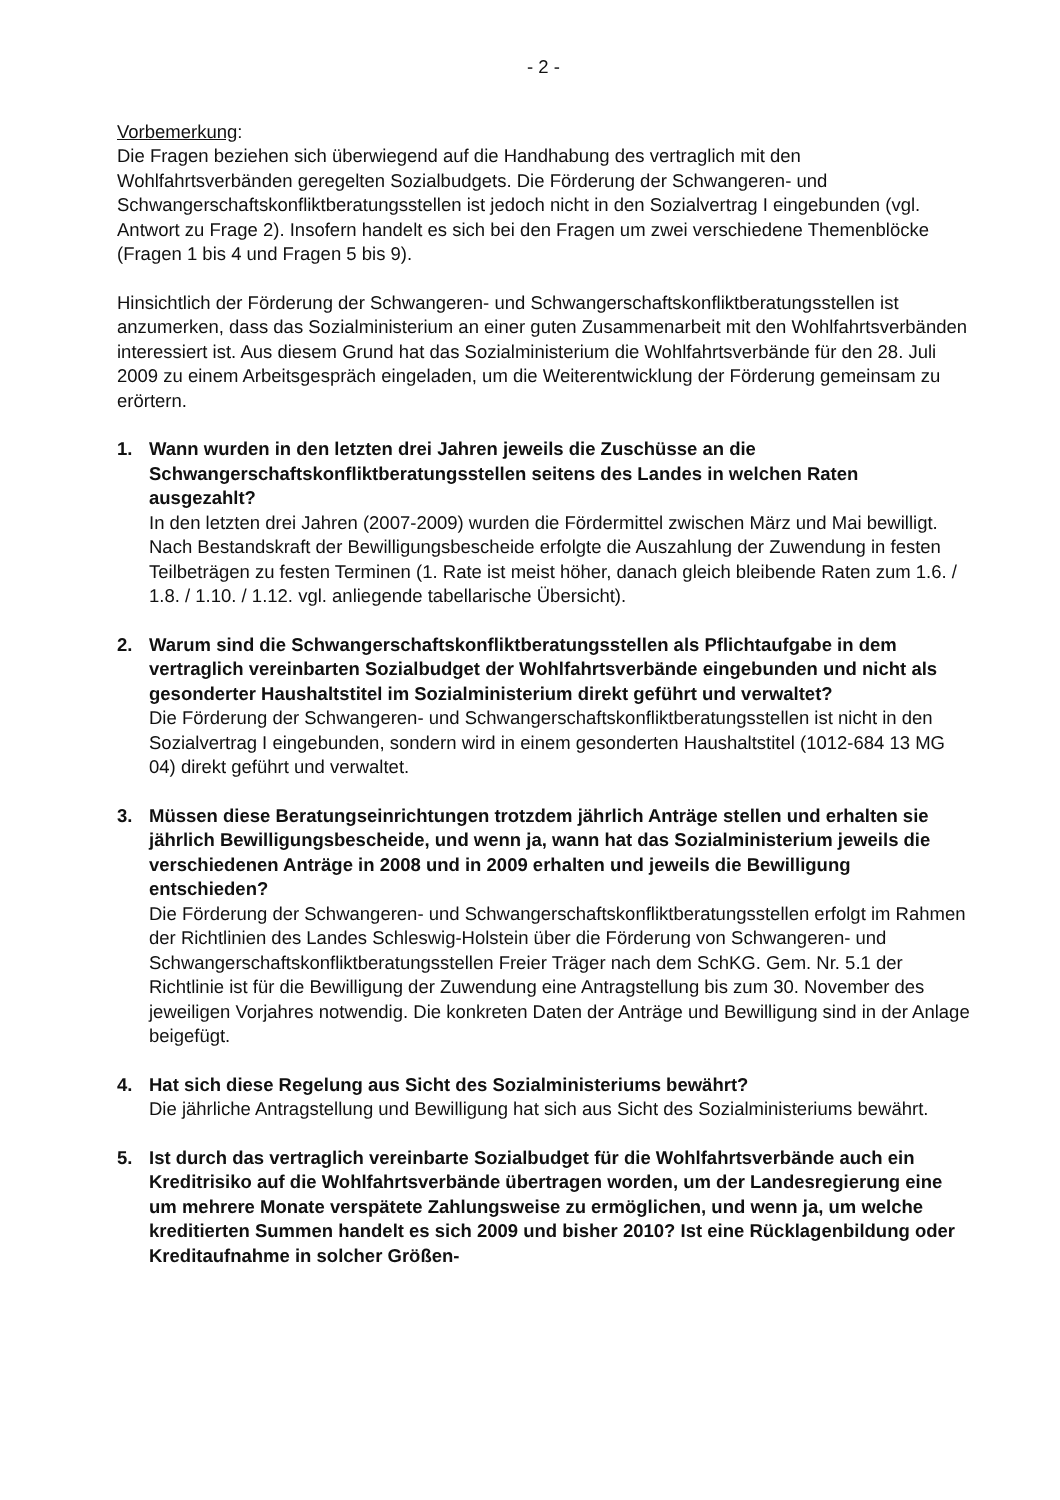- 2 -
Vorbemerkung:
Die Fragen beziehen sich überwiegend auf die Handhabung des vertraglich mit den Wohlfahrtsverbänden geregelten Sozialbudgets. Die Förderung der Schwangeren- und Schwangerschaftskonfliktberatungsstellen ist jedoch nicht in den Sozialvertrag I eingebunden (vgl. Antwort zu Frage 2). Insofern handelt es sich bei den Fragen um zwei verschiedene Themenblöcke (Fragen 1 bis 4 und Fragen 5 bis 9).
Hinsichtlich der Förderung der Schwangeren- und Schwangerschaftskonfliktberatungsstellen ist anzumerken, dass das Sozialministerium an einer guten Zusammenarbeit mit den Wohlfahrtsverbänden interessiert ist. Aus diesem Grund hat das Sozialministerium die Wohlfahrtsverbände für den 28. Juli 2009 zu einem Arbeitsgespräch eingeladen, um die Weiterentwicklung der Förderung gemeinsam zu erörtern.
1. Wann wurden in den letzten drei Jahren jeweils die Zuschüsse an die Schwangerschaftskonfliktberatungsstellen seitens des Landes in welchen Raten ausgezahlt?
In den letzten drei Jahren (2007-2009) wurden die Fördermittel zwischen März und Mai bewilligt. Nach Bestandskraft der Bewilligungsbescheide erfolgte die Auszahlung der Zuwendung in festen Teilbeträgen zu festen Terminen (1. Rate ist meist höher, danach gleich bleibende Raten zum 1.6. / 1.8. / 1.10. / 1.12. vgl. anliegende tabellarische Übersicht).
2. Warum sind die Schwangerschaftskonfliktberatungsstellen als Pflichtaufgabe in dem vertraglich vereinbarten Sozialbudget der Wohlfahrtsverbände eingebunden und nicht als gesonderter Haushaltstitel im Sozialministerium direkt geführt und verwaltet?
Die Förderung der Schwangeren- und Schwangerschaftskonfliktberatungsstellen ist nicht in den Sozialvertrag I eingebunden, sondern wird in einem gesonderten Haushaltstitel (1012-684 13 MG 04) direkt geführt und verwaltet.
3. Müssen diese Beratungseinrichtungen trotzdem jährlich Anträge stellen und erhalten sie jährlich Bewilligungsbescheide, und wenn ja, wann hat das Sozialministerium jeweils die verschiedenen Anträge in 2008 und in 2009 erhalten und jeweils die Bewilligung entschieden?
Die Förderung der Schwangeren- und Schwangerschaftskonfliktberatungsstellen erfolgt im Rahmen der Richtlinien des Landes Schleswig-Holstein über die Förderung von Schwangeren- und Schwangerschaftskonfliktberatungsstellen Freier Träger nach dem SchKG. Gem. Nr. 5.1 der Richtlinie ist für die Bewilligung der Zuwendung eine Antragstellung bis zum 30. November des jeweiligen Vorjahres notwendig. Die konkreten Daten der Anträge und Bewilligung sind in der Anlage beigefügt.
4. Hat sich diese Regelung aus Sicht des Sozialministeriums bewährt?
Die jährliche Antragstellung und Bewilligung hat sich aus Sicht des Sozialministeriums bewährt.
5. Ist durch das vertraglich vereinbarte Sozialbudget für die Wohlfahrtsverbände auch ein Kreditrisiko auf die Wohlfahrtsverbände übertragen worden, um der Landesregierung eine um mehrere Monate verspätete Zahlungsweise zu ermöglichen, und wenn ja, um welche kreditierten Summen handelt es sich 2009 und bisher 2010? Ist eine Rücklagenbildung oder Kreditaufnahme in solcher Größen-